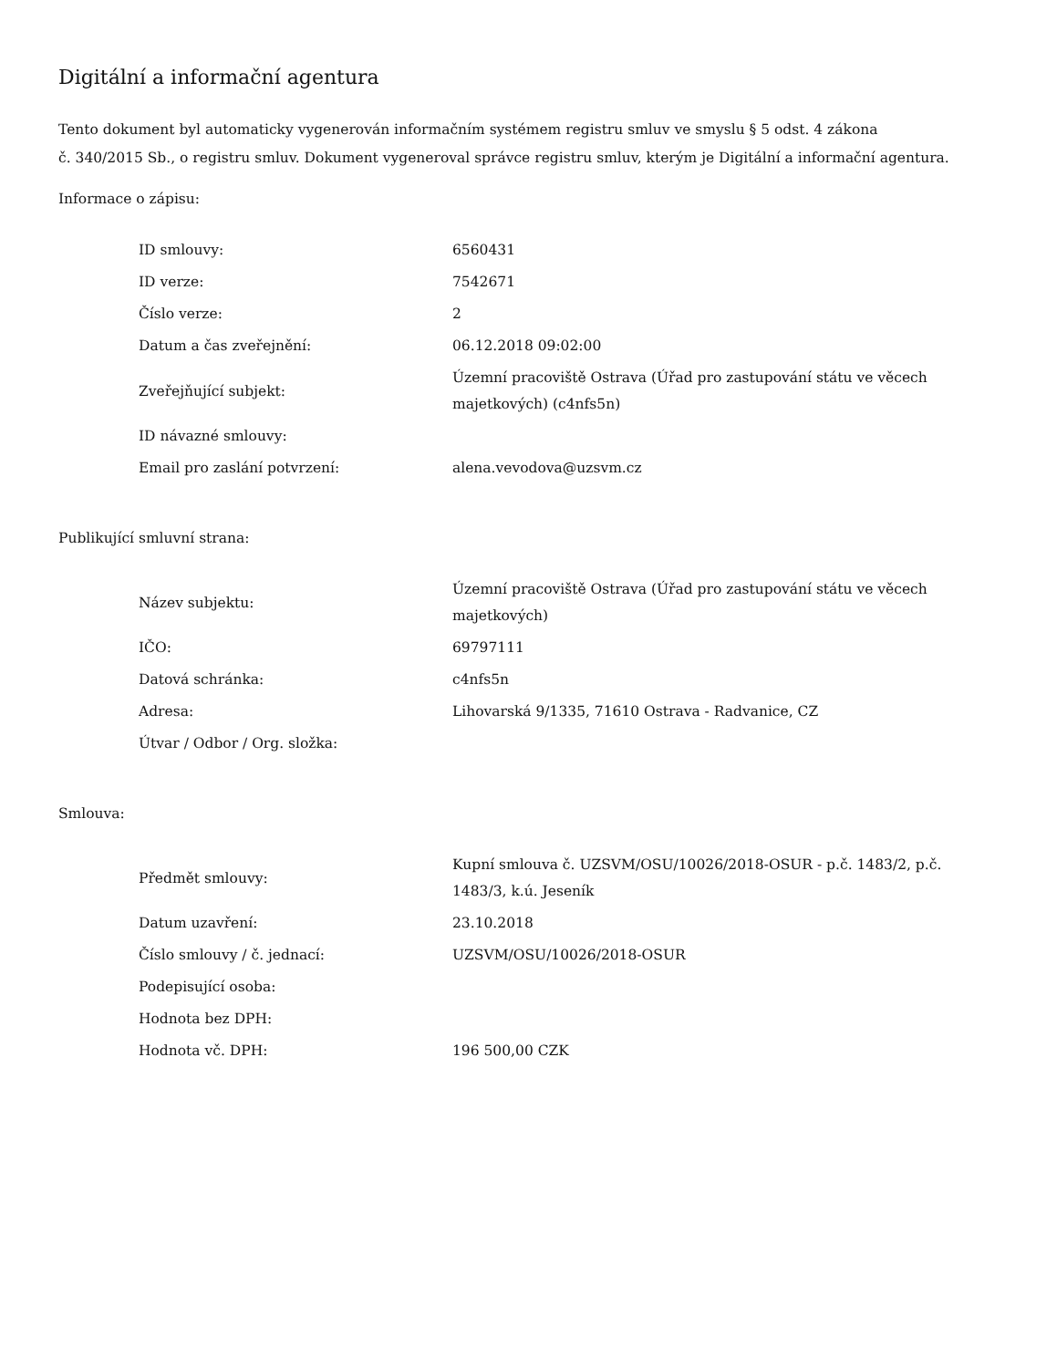Digitální a informační agentura
Tento dokument byl automaticky vygenerován informačním systémem registru smluv ve smyslu § 5 odst. 4 zákona
č. 340/2015 Sb., o registru smluv. Dokument vygeneroval správce registru smluv, kterým je Digitální a informační agentura.
Informace o zápisu:
| ID smlouvy: | 6560431 |
| ID verze: | 7542671 |
| Číslo verze: | 2 |
| Datum a čas zveřejnění: | 06.12.2018 09:02:00 |
| Zveřejňující subjekt: | Územní pracoviště Ostrava (Úřad pro zastupování státu ve věcech majetkových) (c4nfs5n) |
| ID návazné smlouvy: | |
| Email pro zaslání potvrzení: | alena.vevodova@uzsvm.cz |
Publikující smluvní strana:
| Název subjektu: | Územní pracoviště Ostrava (Úřad pro zastupování státu ve věcech majetkových) |
| IČO: | 69797111 |
| Datová schránka: | c4nfs5n |
| Adresa: | Lihovarská 9/1335, 71610 Ostrava - Radvanice, CZ |
| Útvar / Odbor / Org. složka: | |
Smlouva:
| Předmět smlouvy: | Kupní smlouva č. UZSVM/OSU/10026/2018-OSUR - p.č. 1483/2, p.č. 1483/3, k.ú. Jeseník |
| Datum uzavření: | 23.10.2018 |
| Číslo smlouvy / č. jednací: | UZSVM/OSU/10026/2018-OSUR |
| Podepisující osoba: | |
| Hodnota bez DPH: | |
| Hodnota vč. DPH: | 196 500,00 CZK |